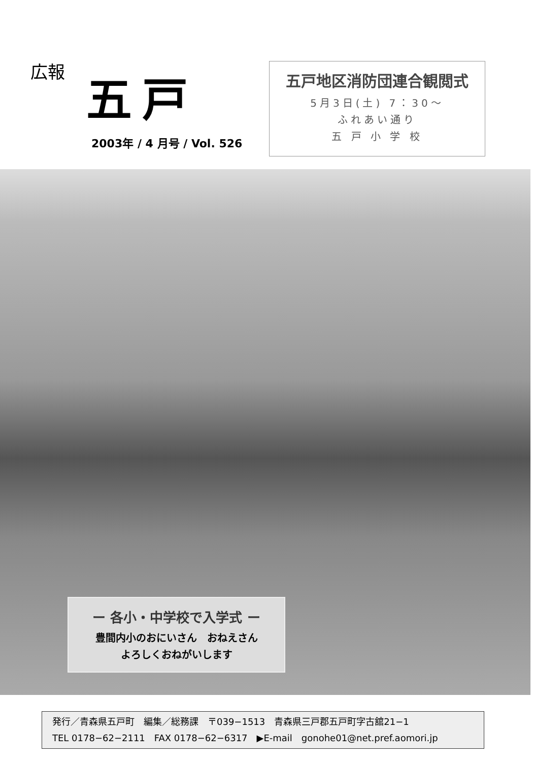広報
五戸
2003年 / 4 月号 / Vol. 526
五戸地区消防団連合観閲式
5月3日(土) 7：30～
ふれあい通り
五 戸 小 学 校
ー 各小・中学校で入学式 ー
豊間内小のおにいさん　おねえさん
よろしくおねがいします
発行／青森県五戸町　編集／総務課　〒039−1513　青森県三戸郡五戸町字古舘21−1
TEL 0178−62−2111　FAX 0178−62−6317　▶E-mail　gonohe01@net.pref.aomori.jp